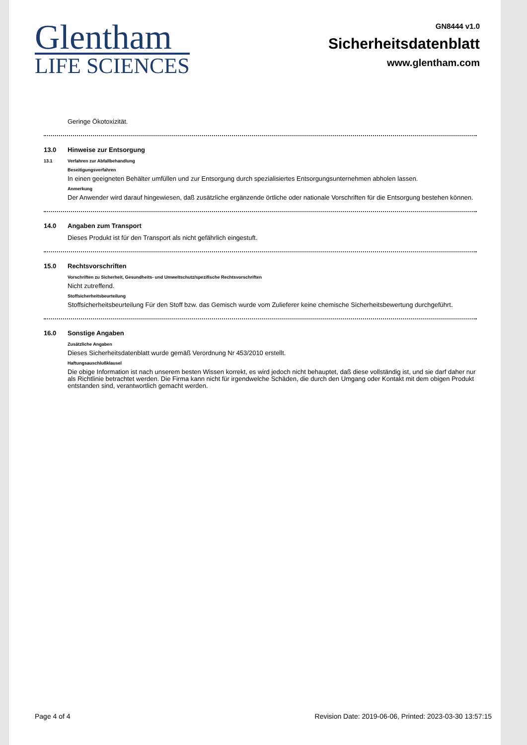Glentham
LIFE SCIENCES
GN8444 v1.0
Sicherheitsdatenblatt
www.glentham.com
Geringe Ökotoxizität.
13.0 Hinweise zur Entsorgung
13.1 Verfahren zur Abfallbehandlung
Beseitigungsverfahren
In einen geeigneten Behälter umfüllen und zur Entsorgung durch spezialisiertes Entsorgungsunternehmen abholen lassen.
Anmerkung
Der Anwender wird darauf hingewiesen, daß zusätzliche ergänzende örtliche oder nationale Vorschriften für die Entsorgung bestehen können.
14.0 Angaben zum Transport
Dieses Produkt ist für den Transport als nicht gefährlich eingestuft.
15.0 Rechtsvorschriften
Vorschriften zu Sicherheit, Gesundheits- und Umweltschutz/spezifische Rechtsvorschriften
Nicht zutreffend.
Stoffsicherheitsbeurteilung
Stoffsicherheitsbeurteilung Für den Stoff bzw. das Gemisch wurde vom Zulieferer keine chemische Sicherheitsbewertung durchgeführt.
16.0 Sonstige Angaben
Zusätzliche Angaben
Dieses Sicherheitsdatenblatt wurde gemäß Verordnung Nr 453/2010 erstellt.
Haftungsauschlußklausel
Die obige Information ist nach unserem besten Wissen korrekt, es wird jedoch nicht behauptet, daß diese vollständig ist, und sie darf daher nur als Richtlinie betrachtet werden. Die Firma kann nicht für irgendwelche Schäden, die durch den Umgang oder Kontakt mit dem obigen Produkt entstanden sind, verantwortlich gemacht werden.
Page 4 of 4 Revision Date: 2019-06-06, Printed: 2023-03-30 13:57:15